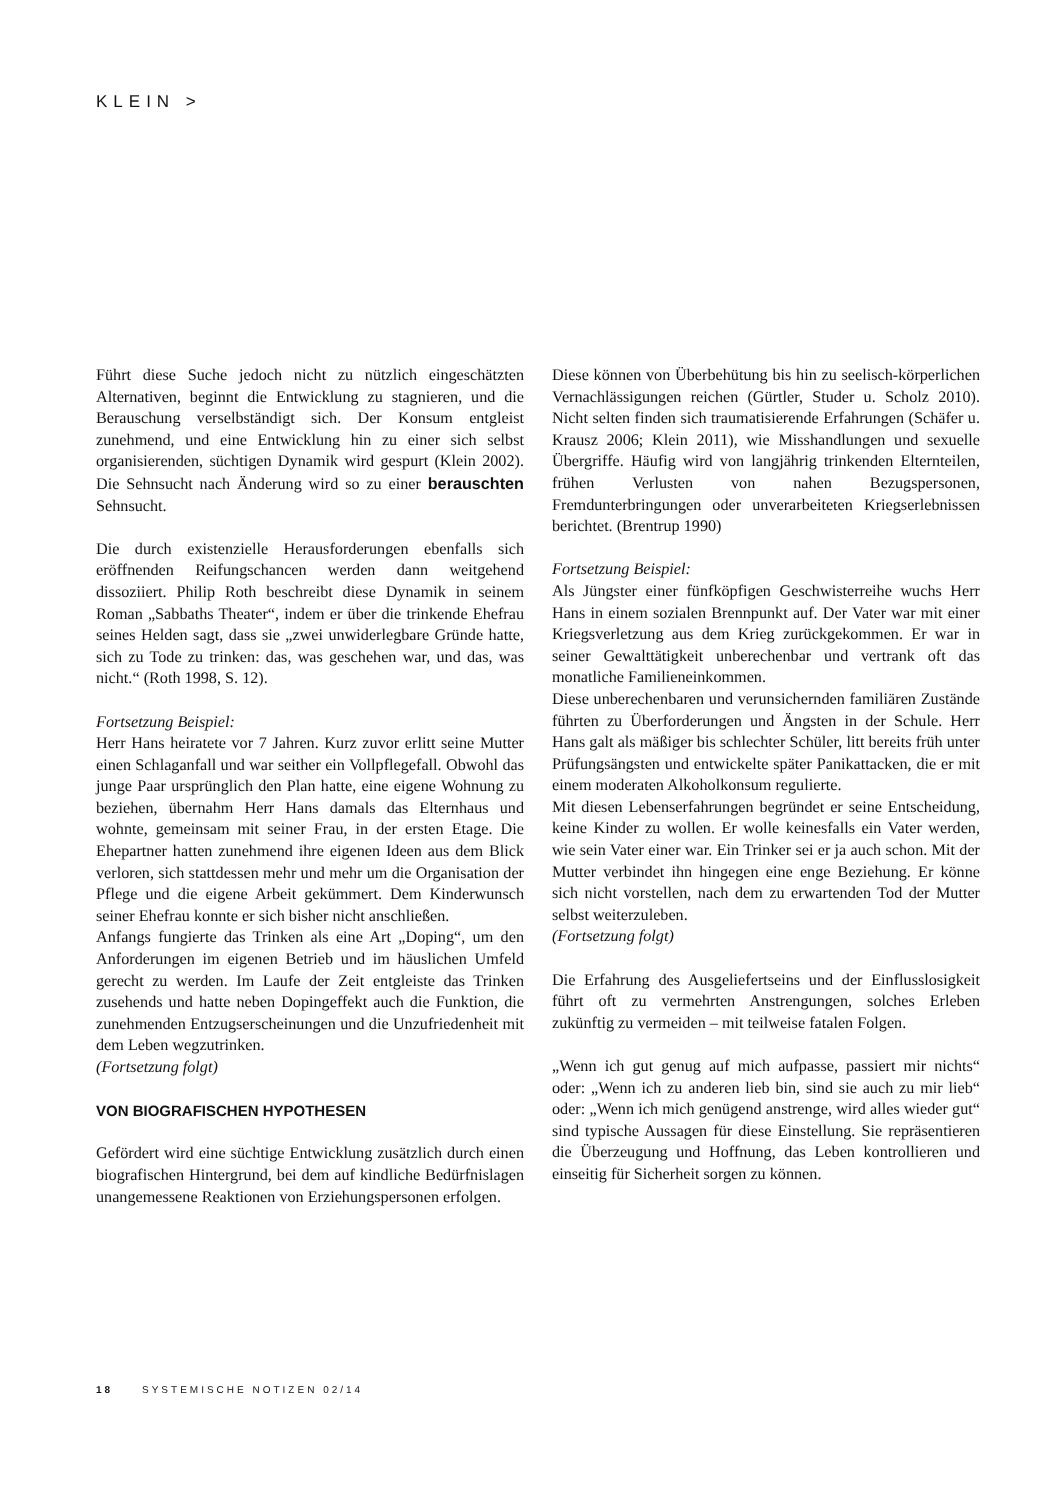KLEIN >
Führt diese Suche jedoch nicht zu nützlich eingeschätzten Alternativen, beginnt die Entwicklung zu stagnieren, und die Berauschung verselbständigt sich. Der Konsum entgleist zunehmend, und eine Entwicklung hin zu einer sich selbst organisierenden, süchtigen Dynamik wird gespurt (Klein 2002). Die Sehnsucht nach Änderung wird so zu einer berauschten Sehnsucht.
Die durch existenzielle Herausforderungen ebenfalls sich eröffnenden Reifungschancen werden dann weitgehend dissoziiert. Philip Roth beschreibt diese Dynamik in seinem Roman „Sabbaths Theater“, indem er über die trinkende Ehefrau seines Helden sagt, dass sie „zwei unwiderlegbare Gründe hatte, sich zu Tode zu trinken: das, was geschehen war, und das, was nicht.“ (Roth 1998, S. 12).
Fortsetzung Beispiel:
Herr Hans heiratete vor 7 Jahren. Kurz zuvor erlitt seine Mutter einen Schlaganfall und war seither ein Vollpflegefall. Obwohl das junge Paar ursprünglich den Plan hatte, eine eigene Wohnung zu beziehen, übernahm Herr Hans damals das Elternhaus und wohnte, gemeinsam mit seiner Frau, in der ersten Etage. Die Ehepartner hatten zunehmend ihre eigenen Ideen aus dem Blick verloren, sich stattdessen mehr und mehr um die Organisation der Pflege und die eigene Arbeit gekümmert. Dem Kinderwunsch seiner Ehefrau konnte er sich bisher nicht anschließen.
Anfangs fungierte das Trinken als eine Art „Doping“, um den Anforderungen im eigenen Betrieb und im häuslichen Umfeld gerecht zu werden. Im Laufe der Zeit entgleiste das Trinken zusehends und hatte neben Dopingeffekt auch die Funktion, die zunehmenden Entzugserscheinungen und die Unzufriedenheit mit dem Leben wegzutrinken.
(Fortsetzung folgt)
VON BIOGRAFISCHEN HYPOTHESEN
Gefördert wird eine süchtige Entwicklung zusätzlich durch einen biografischen Hintergrund, bei dem auf kindliche Bedürfnislagen unangemessene Reaktionen von Erziehungspersonen erfolgen.
Diese können von Überbehütung bis hin zu seelisch-körperlichen Vernachlässigungen reichen (Gürtler, Studer u. Scholz 2010). Nicht selten finden sich traumatisierende Erfahrungen (Schäfer u. Krausz 2006; Klein 2011), wie Misshandlungen und sexuelle Übergriffe. Häufig wird von langjährig trinkenden Elternteilen, frühen Verlusten von nahen Bezugspersonen, Fremdunterbringungen oder unverarbeiteten Kriegserlebnissen berichtet. (Brentrup 1990)
Fortsetzung Beispiel:
Als Jüngster einer fünfköpfigen Geschwisterreihe wuchs Herr Hans in einem sozialen Brennpunkt auf. Der Vater war mit einer Kriegsverletzung aus dem Krieg zurückgekommen. Er war in seiner Gewalttätigkeit unberechenbar und vertrank oft das monatliche Familieneinkommen.
Diese unberechenbaren und verunsichernden familiären Zustände führten zu Überforderungen und Ängsten in der Schule. Herr Hans galt als mäßiger bis schlechter Schüler, litt bereits früh unter Prüfungsängsten und entwickelte später Panikattacken, die er mit einem moderaten Alkoholkonsum regulierte.
Mit diesen Lebenserfahrungen begründet er seine Entscheidung, keine Kinder zu wollen. Er wolle keinesfalls ein Vater werden, wie sein Vater einer war. Ein Trinker sei er ja auch schon. Mit der Mutter verbindet ihn hingegen eine enge Beziehung. Er könne sich nicht vorstellen, nach dem zu erwartenden Tod der Mutter selbst weiterzuleben.
(Fortsetzung folgt)
Die Erfahrung des Ausgeliefertseins und der Einflusslosigkeit führt oft zu vermehrten Anstrengungen, solches Erleben zukünftig zu vermeiden – mit teilweise fatalen Folgen.
„Wenn ich gut genug auf mich aufpasse, passiert mir nichts“ oder: „Wenn ich zu anderen lieb bin, sind sie auch zu mir lieb“ oder: „Wenn ich mich genügend anstrenge, wird alles wieder gut“ sind typische Aussagen für diese Einstellung. Sie repräsentieren die Überzeugung und Hoffnung, das Leben kontrollieren und einseitig für Sicherheit sorgen zu können.
18 SYSTEMISCHE NOTIZEN 02/14